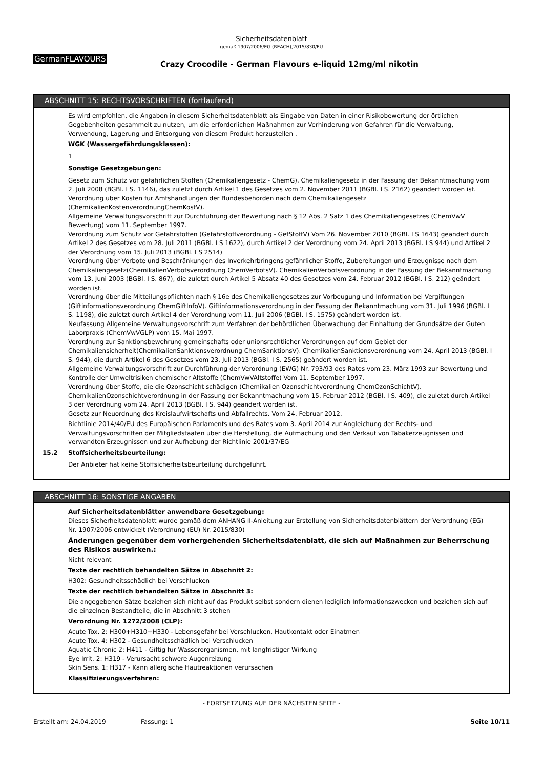Sicherheitsdatenblatt
gemäß 1907/2006/EG (REACH),2015/830/EU
GermanFLAVOURS
Crazy Crocodile - German Flavours e-liquid 12mg/ml nikotin
ABSCHNITT 15: RECHTSVORSCHRIFTEN (fortlaufend)
Es wird empfohlen, die Angaben in diesem Sicherheitsdatenblatt als Eingabe von Daten in einer Risikobewertung der örtlichen Gegebenheiten gesammelt zu nutzen, um die erforderlichen Maßnahmen zur Verhinderung von Gefahren für die Verwaltung, Verwendung, Lagerung und Entsorgung von diesem Produkt herzustellen .
WGK (Wassergefährdungsklassen):
1
Sonstige Gesetzgebungen:
Gesetz zum Schutz vor gefährlichen Stoffen (Chemikaliengesetz - ChemG). Chemikaliengesetz in der Fassung der Bekanntmachung vom 2. Juli 2008 (BGBl. I S. 1146), das zuletzt durch Artikel 1 des Gesetzes vom 2. November 2011 (BGBl. I S. 2162) geändert worden ist.
Verordnung über Kosten für Amtshandlungen der Bundesbehörden nach dem Chemikaliengesetz (ChemikalienKostenverordnungChemKostV).
Allgemeine Verwaltungsvorschrift zur Durchführung der Bewertung nach § 12 Abs. 2 Satz 1 des Chemikaliengesetzes (ChemVwV Bewertung) vom 11. September 1997.
Verordnung zum Schutz vor Gefahrstoffen (Gefahrstoffverordnung - GefStoffV) Vom 26. November 2010 (BGBl. I S 1643) geändert durch Artikel 2 des Gesetzes vom 28. Juli 2011 (BGBl. I S 1622), durch Artikel 2 der Verordnung vom 24. April 2013 (BGBl. I S 944) und Artikel 2 der Verordnung vom 15. Juli 2013 (BGBl. I S 2514)
Verordnung über Verbote und Beschränkungen des Inverkehrbringens gefährlicher Stoffe, Zubereitungen und Erzeugnisse nach dem Chemikaliengesetz(ChemikalienVerbotsverordnung ChemVerbotsV). ChemikalienVerbotsverordnung in der Fassung der Bekanntmachung vom 13. Juni 2003 (BGBl. I S. 867), die zuletzt durch Artikel 5 Absatz 40 des Gesetzes vom 24. Februar 2012 (BGBl. I S. 212) geändert worden ist.
Verordnung über die Mitteilungspflichten nach § 16e des Chemikaliengesetzes zur Vorbeugung und Information bei Vergiftungen (Giftinformationsverordnung ChemGiftInfoV). Giftinformationsverordnung in der Fassung der Bekanntmachung vom 31. Juli 1996 (BGBl. I S. 1198), die zuletzt durch Artikel 4 der Verordnung vom 11. Juli 2006 (BGBl. I S. 1575) geändert worden ist.
Neufassung Allgemeine Verwaltungsvorschrift zum Verfahren der behördlichen Überwachung der Einhaltung der Grundsätze der Guten Laborpraxis (ChemVwVGLP) vom 15. Mai 1997.
Verordnung zur Sanktionsbewehrung gemeinschafts oder unionsrechtlicher Verordnungen auf dem Gebiet der Chemikaliensicherheit(ChemikalienSanktionsverordnung ChemSanktionsV). ChemikalienSanktionsverordnung vom 24. April 2013 (BGBl. I S. 944), die durch Artikel 6 des Gesetzes vom 23. Juli 2013 (BGBl. I S. 2565) geändert worden ist.
Allgemeine Verwaltungsvorschrift zur Durchführung der Verordnung (EWG) Nr. 793/93 des Rates vom 23. März 1993 zur Bewertung und Kontrolle der Umweltrisiken chemischer Altstoffe (ChemVwVAltstoffe) Vom 11. September 1997.
Verordnung über Stoffe, die die Ozonschicht schädigen (Chemikalien Ozonschichtverordnung ChemOzonSchichtV). ChemikalienOzonschichtverordnung in der Fassung der Bekanntmachung vom 15. Februar 2012 (BGBl. I S. 409), die zuletzt durch Artikel 3 der Verordnung vom 24. April 2013 (BGBl. I S. 944) geändert worden ist.
Gesetz zur Neuordnung des Kreislaufwirtschafts und Abfallrechts. Vom 24. Februar 2012.
Richtlinie 2014/40/EU des Europäischen Parlaments und des Rates vom 3. April 2014 zur Angleichung der Rechts- und Verwaltungsvorschriften der Mitgliedstaaten über die Herstellung, die Aufmachung und den Verkauf von Tabakerzeugnissen und verwandten Erzeugnissen und zur Aufhebung der Richtlinie 2001/37/EG
15.2 Stoffsicherheitsbeurteilung:
Der Anbieter hat keine Stoffsicherheitsbeurteilung durchgeführt.
ABSCHNITT 16: SONSTIGE ANGABEN
Auf Sicherheitsdatenblätter anwendbare Gesetzgebung:
Dieses Sicherheitsdatenblatt wurde gemäß dem ANHANG II-Anleitung zur Erstellung von Sicherheitsdatenblättern der Verordnung (EG) Nr. 1907/2006 entwickelt (Verordnung (EU) Nr. 2015/830)
Änderungen gegenüber dem vorhergehenden Sicherheitsdatenblatt, die sich auf Maßnahmen zur Beherrschung des Risikos auswirken.:
Nicht relevant
Texte der rechtlich behandelten Sätze in Abschnitt 2:
H302: Gesundheitsschädlich bei Verschlucken
Texte der rechtlich behandelten Sätze in Abschnitt 3:
Die angegebenen Sätze beziehen sich nicht auf das Produkt selbst sondern dienen lediglich Informationszwecken und beziehen sich auf die einzelnen Bestandteile, die in Abschnitt 3 stehen
Verordnung Nr. 1272/2008 (CLP):
Acute Tox. 2: H300+H310+H330 - Lebensgefahr bei Verschlucken, Hautkontakt oder Einatmen
Acute Tox. 4: H302 - Gesundheitsschädlich bei Verschlucken
Aquatic Chronic 2: H411 - Giftig für Wasserorganismen, mit langfristiger Wirkung
Eye Irrit. 2: H319 - Verursacht schwere Augenreizung
Skin Sens. 1: H317 - Kann allergische Hautreaktionen verursachen
Klassifizierungsverfahren:
- FORTSETZUNG AUF DER NÄCHSTEN SEITE -
Erstellt am: 24.04.2019 Fassung: 1 Seite 10/11